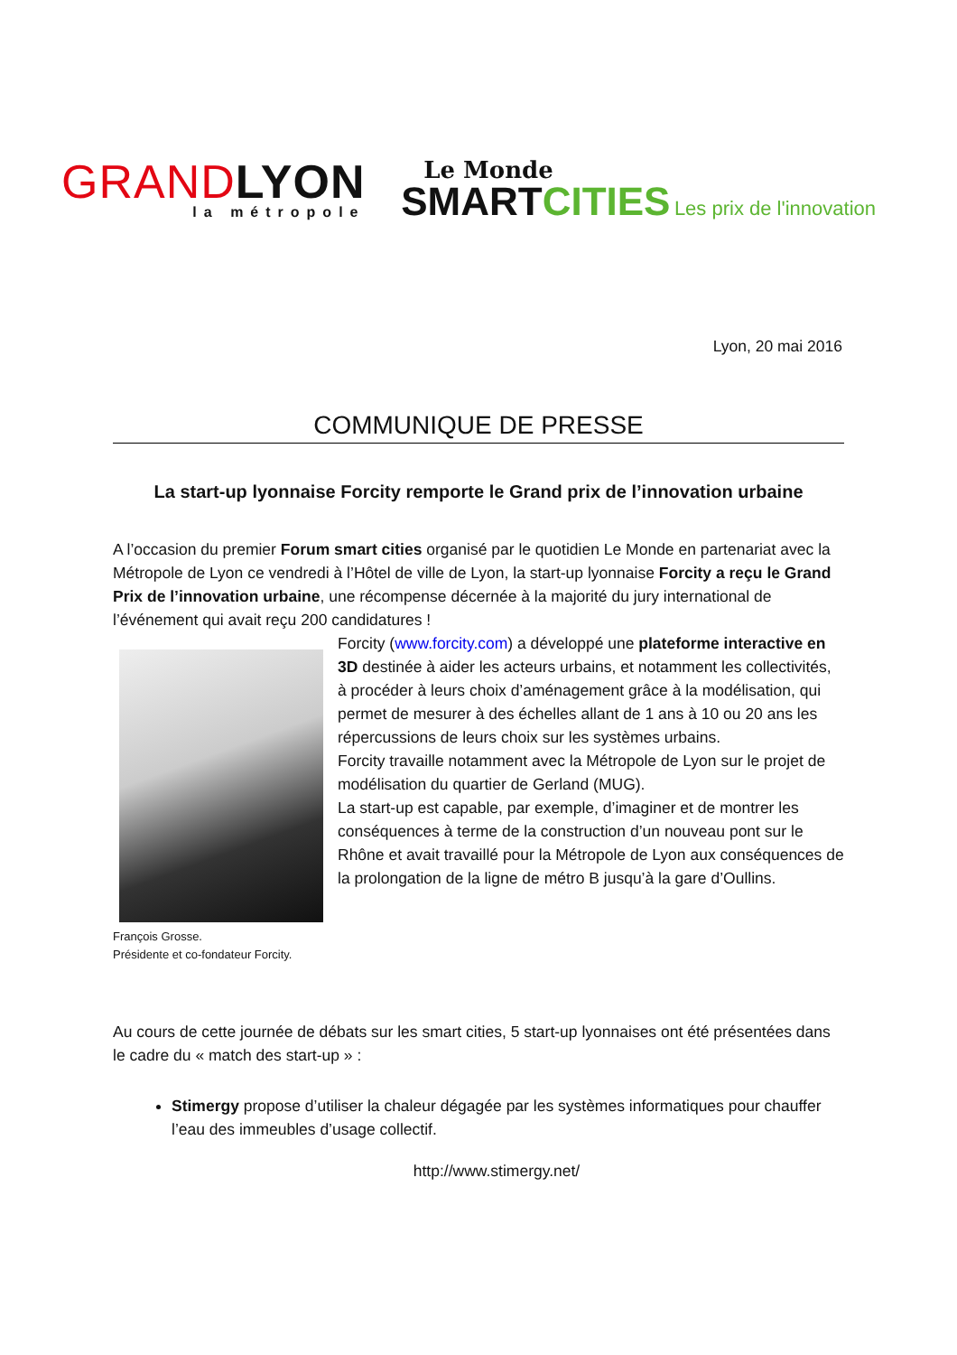GRAND LYON
la métropole
Le Monde
SMART CITIES Les prix de l'innovation
Lyon, 20 mai 2016
COMMUNIQUE DE PRESSE
La start-up lyonnaise Forcity remporte le Grand prix de l’innovation urbaine
A l’occasion du premier Forum smart cities organisé par le quotidien Le Monde en partenariat avec la Métropole de Lyon ce vendredi à l’Hôtel de ville de Lyon, la start-up lyonnaise Forcity a reçu le Grand Prix de l’innovation urbaine, une récompense décernée à la majorité du jury international de l’événement qui avait reçu 200 candidatures !
Forcity (www.forcity.com) a développé une plateforme interactive en 3D destinée à aider les acteurs urbains, et notamment les collectivités, à procéder à leurs choix d’aménagement grâce à la modélisation, qui permet de mesurer à des échelles allant de 1 ans à 10 ou 20 ans les répercussions de leurs choix sur les systèmes urbains.
Forcity travaille notamment avec la Métropole de Lyon sur le projet de modélisation du quartier de Gerland (MUG).
La start-up est capable, par exemple, d’imaginer et de montrer les conséquences à terme de la construction d’un nouveau pont sur le Rhône et avait travaillé pour la Métropole de Lyon aux conséquences de la prolongation de la ligne de métro B jusqu’à la gare d’Oullins.
François Grosse.
Présidente et co-fondateur Forcity.
Au cours de cette journée de débats sur les smart cities, 5 start-up lyonnaises ont été présentées dans le cadre du « match des start-up » :
Stimergy propose d’utiliser la chaleur dégagée par les systèmes informatiques pour chauffer l’eau des immeubles d’usage collectif.
http://www.stimergy.net/